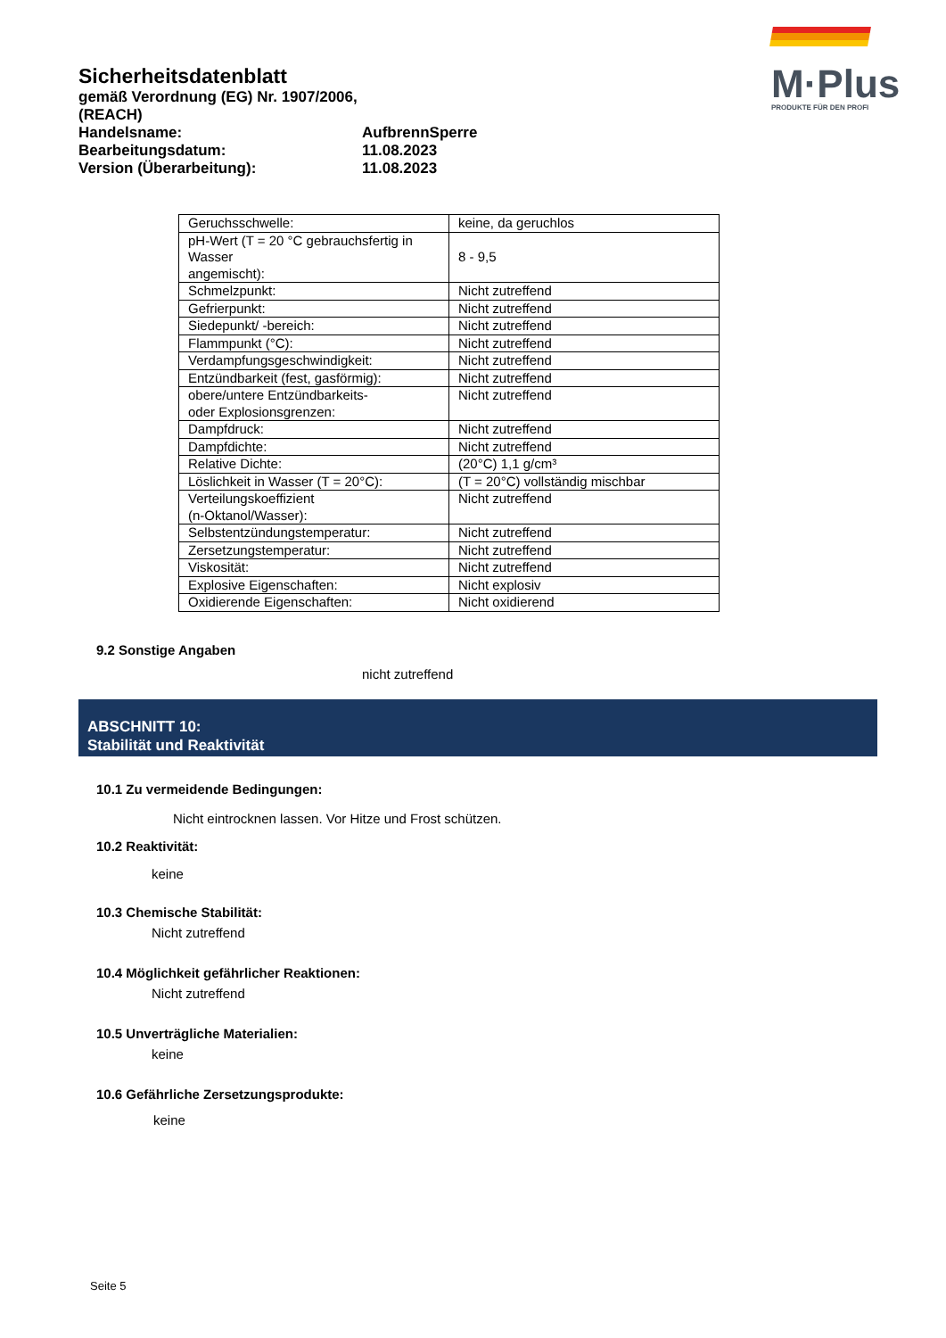Sicherheitsdatenblatt
gemäß Verordnung (EG) Nr. 1907/2006, (REACH)
Handelsname: AufbrennSperre
Bearbeitungsdatum: 11.08.2023
Version (Überarbeitung): 11.08.2023
M·Plus
PRODUKTE FÜR DEN PROFI
| Geruchsschwelle: | keine, da geruchlos |
| pH-Wert (T = 20 °C gebrauchsfertig in Wasser angemischt): | 8 - 9,5 |
| Schmelzpunkt: | Nicht zutreffend |
| Gefrierpunkt: | Nicht zutreffend |
| Siedepunkt/ -bereich: | Nicht zutreffend |
| Flammpunkt (°C): | Nicht zutreffend |
| Verdampfungsgeschwindigkeit: | Nicht zutreffend |
| Entzündbarkeit (fest, gasförmig): | Nicht zutreffend |
| obere/untere Entzündbarkeits- oder Explosionsgrenzen: | Nicht zutreffend |
| Dampfdruck: | Nicht zutreffend |
| Dampfdichte: | Nicht zutreffend |
| Relative Dichte: | (20°C) 1,1 g/cm³ |
| Löslichkeit in Wasser (T = 20°C): | (T = 20°C) vollständig mischbar |
| Verteilungskoeffizient (n-Oktanol/Wasser): | Nicht zutreffend |
| Selbstentzündungstemperatur: | Nicht zutreffend |
| Zersetzungstemperatur: | Nicht zutreffend |
| Viskosität: | Nicht zutreffend |
| Explosive Eigenschaften: | Nicht explosiv |
| Oxidierende Eigenschaften: | Nicht oxidierend |
9.2 Sonstige Angaben
nicht zutreffend
ABSCHNITT 10:
Stabilität und Reaktivität
10.1 Zu vermeidende Bedingungen:
Nicht eintrocknen lassen. Vor Hitze und Frost schützen.
10.2 Reaktivität:
keine
10.3 Chemische Stabilität:
Nicht zutreffend
10.4 Möglichkeit gefährlicher Reaktionen:
Nicht zutreffend
10.5 Unverträgliche Materialien:
keine
10.6 Gefährliche Zersetzungsprodukte:
keine
Seite 5